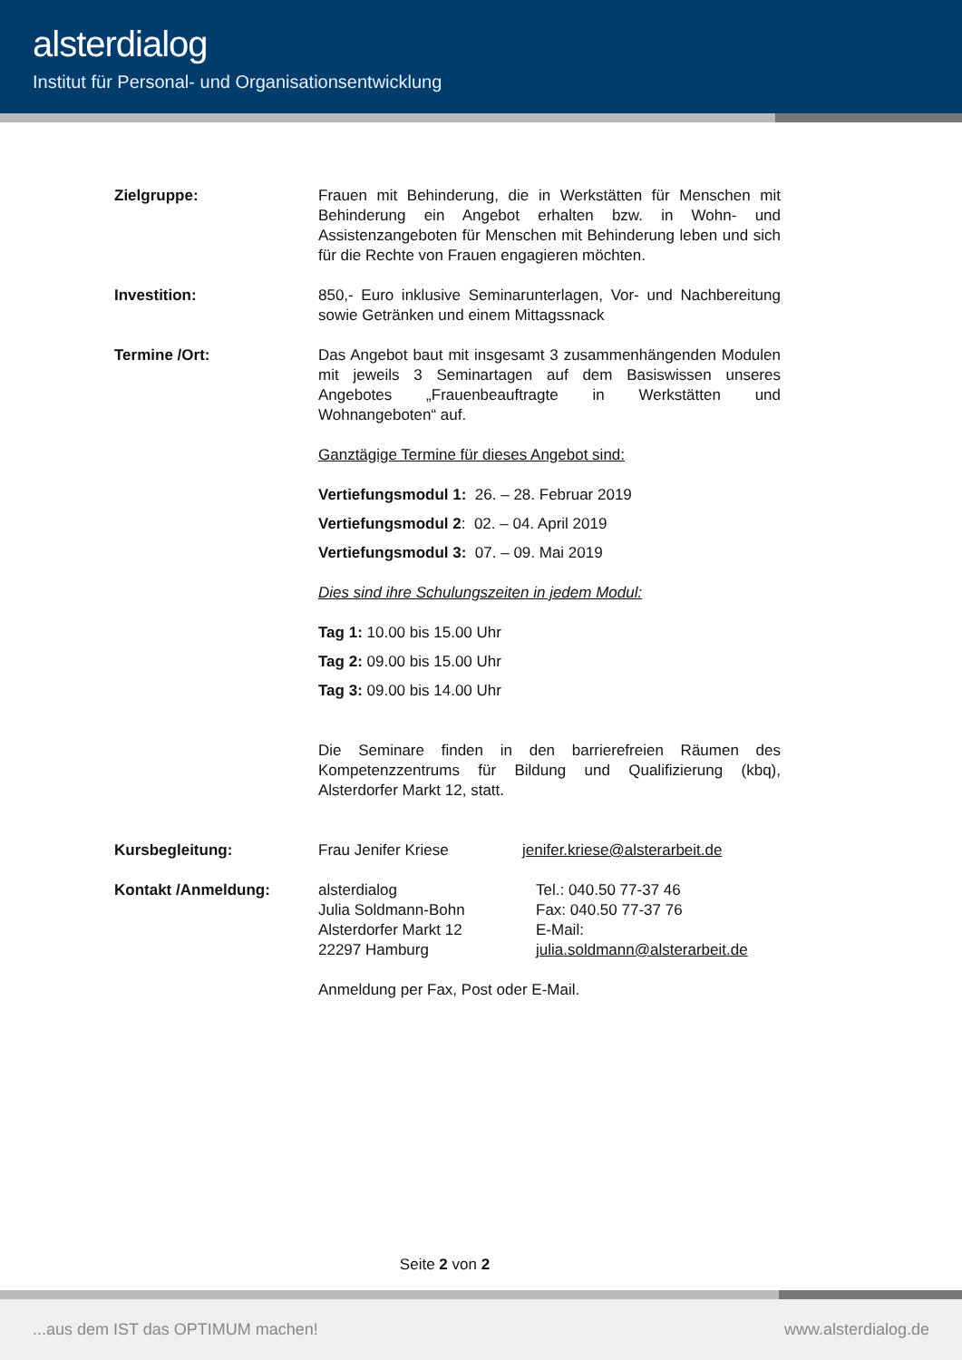alsterdialog
Institut für Personal- und Organisationsentwicklung
Zielgruppe: Frauen mit Behinderung, die in Werkstätten für Menschen mit Behinderung ein Angebot erhalten bzw. in Wohn- und Assistenzangeboten für Menschen mit Behinderung leben und sich für die Rechte von Frauen engagieren möchten.
Investition: 850,- Euro inklusive Seminarunterlagen, Vor- und Nachbereitung sowie Getränken und einem Mittagssnack
Termine /Ort: Das Angebot baut mit insgesamt 3 zusammenhängenden Modulen mit jeweils 3 Seminartagen auf dem Basiswissen unseres Angebotes „Frauenbeauftragte in Werkstätten und Wohnangeboten“ auf.
Ganztägige Termine für dieses Angebot sind:
Vertiefungsmodul 1: 26. – 28. Februar 2019
Vertiefungsmodul 2: 02. – 04. April 2019
Vertiefungsmodul 3: 07. – 09. Mai 2019
Dies sind ihre Schulungszeiten in jedem Modul:
Tag 1: 10.00 bis 15.00 Uhr
Tag 2: 09.00 bis 15.00 Uhr
Tag 3: 09.00 bis 14.00 Uhr
Die Seminare finden in den barrierefreien Räumen des Kompetenzzentrums für Bildung und Qualifizierung (kbq), Alsterdorfer Markt 12, statt.
Kursbegleitung: Frau Jenifer Kriese jenifer.kriese@alsterarbeit.de
Kontakt /Anmeldung: alsterdialog
Julia Soldmann-Bohn
Alsterdorfer Markt 12
22297 Hamburg
Tel.: 040.50 77-37 46
Fax: 040.50 77-37 76
E-Mail:
julia.soldmann@alsterarbeit.de
Anmeldung per Fax, Post oder E-Mail.
Seite 2 von 2
...aus dem IST das OPTIMUM machen! www.alsterdialog.de